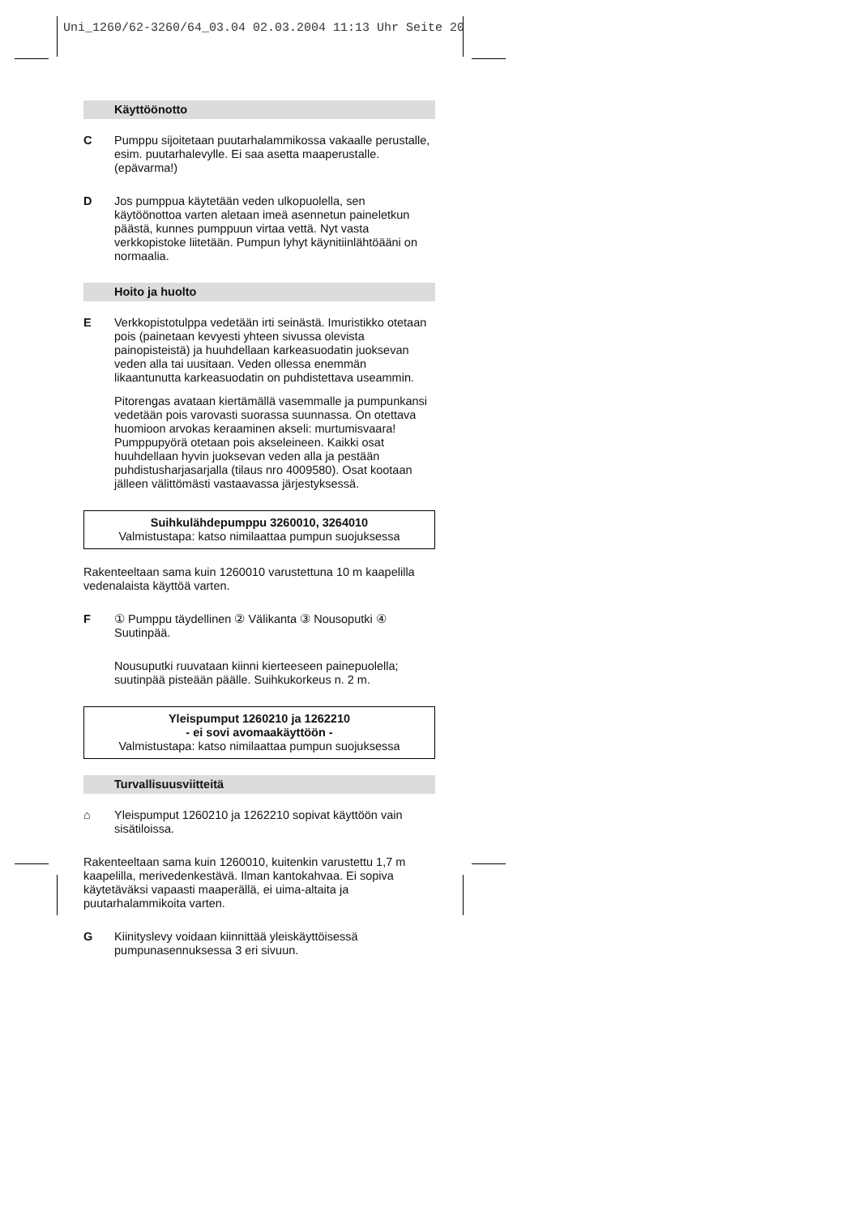Uni_1260/62-3260/64_03.04 02.03.2004 11:13 Uhr Seite 20
Käyttöönotto
C Pumppu sijoitetaan puutarhalammikossa vakaalle perustalle, esim. puutarhalevylle. Ei saa asetta maaperustalle. (epävarma!)
D Jos pumppua käytetään veden ulkopuolella, sen käytöönottoa varten aletaan imeä asennetun paineletkun päästä, kunnes pumppuun virtaa vettä. Nyt vasta verkkopistoke liitetään. Pumpun lyhyt käynitiinlähtöääni on normaalia.
Hoito ja huolto
E Verkkopistotulppa vedetään irti seinästä. Imuristikko otetaan pois (painetaan kevyesti yhteen sivussa olevista painopisteistä) ja huuhdellaan karkeasuodatin juoksevan veden alla tai uusitaan. Veden ollessa enemmän likaantunutta karkeasuodatin on puhdistettava useammin.
Pitorengas avataan kiertämällä vasemmalle ja pumpunkansi vedetään pois varovasti suorassa suunnassa. On otettava huomioon arvokas keraaminen akseli: murtumisvaara! Pumppupyörä otetaan pois akseleineen. Kaikki osat huuhdellaan hyvin juoksevan veden alla ja pestään puhdistusharjasarjalla (tilaus nro 4009580). Osat kootaan jälleen välittömästi vastaavassa järjestyksessä.
Suihkulähdepumppu 3260010, 3264010
Valmistustapa: katso nimilaattaa pumpun suojuksessa
Rakenteeltaan sama kuin 1260010 varustettuna 10 m kaapelilla vedenalaista käyttöä varten.
F ① Pumppu täydellinen ② Välikanta ③ Nousoputki ④ Suutinpää.
Nousuputki ruuvataan kiinni kierteeseen painepuolella; suutinpää pisteään päälle. Suihkukorkeus n. 2 m.
Yleispumput 1260210 ja 1262210
- ei sovi avomaakäyttöön -
Valmistustapa: katso nimilaattaa pumpun suojuksessa
Turvallisuusviitteitä
⌂ Yleispumput 1260210 ja 1262210 sopivat käyttöön vain sisätiloissa.
Rakenteeltaan sama kuin 1260010, kuitenkin varustettu 1,7 m kaapelilla, merivedenkestävä. Ilman kantokahvaa. Ei sopiva käytetäväksi vapaasti maaperällä, ei uima-altaita ja puutarhalammikoita varten.
G Kiinityslevy voidaan kiinnittää yleiskäyttöisessä pumpunasennuksessa 3 eri sivuun.